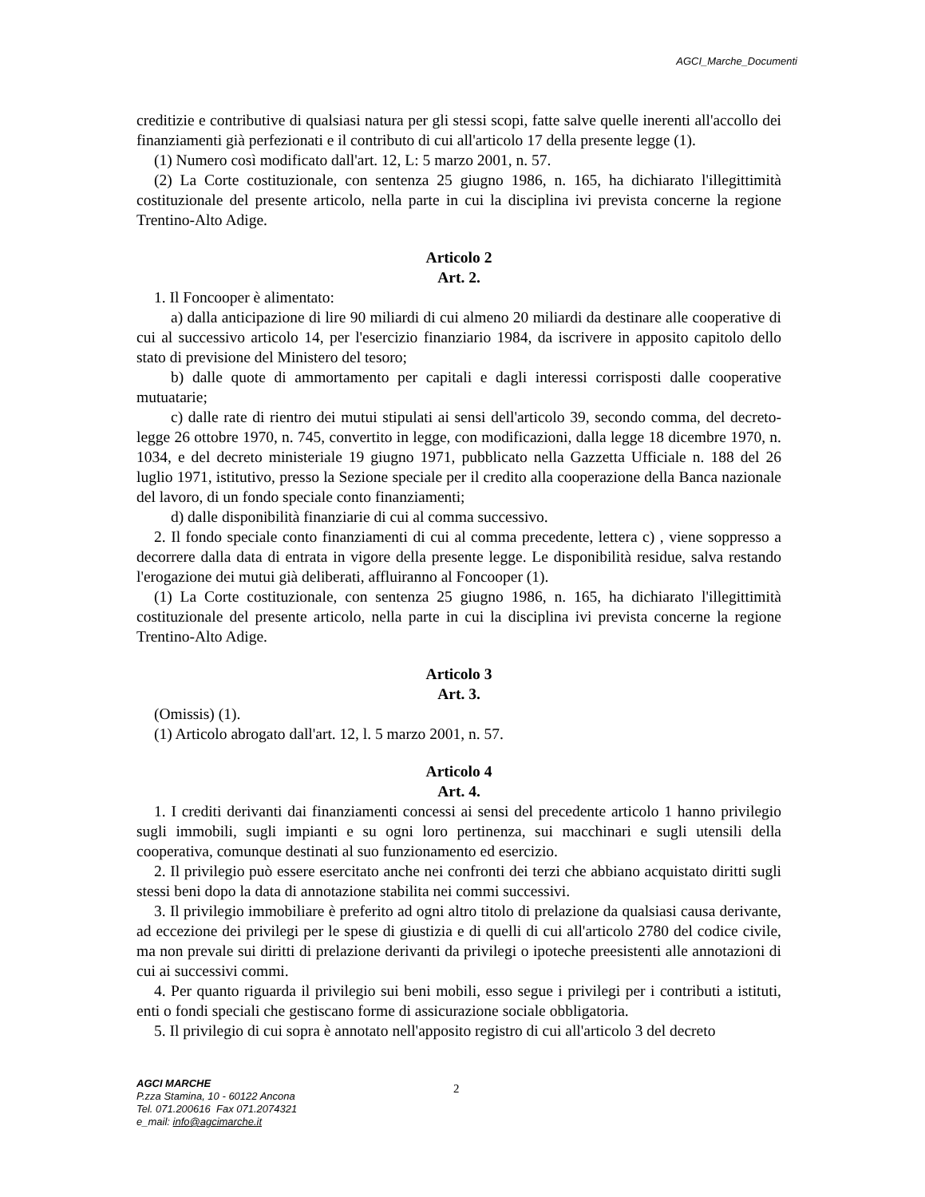AGCI_Marche_Documenti
creditizie e contributive di qualsiasi natura per gli stessi scopi, fatte salve quelle inerenti all'accollo dei finanziamenti già perfezionati e il contributo di cui all'articolo 17 della presente legge (1).
(1) Numero così modificato dall'art. 12, L: 5 marzo 2001, n. 57.
(2) La Corte costituzionale, con sentenza 25 giugno 1986, n. 165, ha dichiarato l'illegittimità costituzionale del presente articolo, nella parte in cui la disciplina ivi prevista concerne la regione Trentino-Alto Adige.
Articolo 2
Art. 2.
1. Il Foncooper è alimentato:
a) dalla anticipazione di lire 90 miliardi di cui almeno 20 miliardi da destinare alle cooperative di cui al successivo articolo 14, per l'esercizio finanziario 1984, da iscrivere in apposito capitolo dello stato di previsione del Ministero del tesoro;
b) dalle quote di ammortamento per capitali e dagli interessi corrisposti dalle cooperative mutuatarie;
c) dalle rate di rientro dei mutui stipulati ai sensi dell'articolo 39, secondo comma, del decreto-legge 26 ottobre 1970, n. 745, convertito in legge, con modificazioni, dalla legge 18 dicembre 1970, n. 1034, e del decreto ministeriale 19 giugno 1971, pubblicato nella Gazzetta Ufficiale n. 188 del 26 luglio 1971, istitutivo, presso la Sezione speciale per il credito alla cooperazione della Banca nazionale del lavoro, di un fondo speciale conto finanziamenti;
d) dalle disponibilità finanziarie di cui al comma successivo.
2. Il fondo speciale conto finanziamenti di cui al comma precedente, lettera c) , viene soppresso a decorrere dalla data di entrata in vigore della presente legge. Le disponibilità residue, salva restando l'erogazione dei mutui già deliberati, affluiranno al Foncooper (1).
(1) La Corte costituzionale, con sentenza 25 giugno 1986, n. 165, ha dichiarato l'illegittimità costituzionale del presente articolo, nella parte in cui la disciplina ivi prevista concerne la regione Trentino-Alto Adige.
Articolo 3
Art. 3.
(Omissis) (1).
(1) Articolo abrogato dall'art. 12, l. 5 marzo 2001, n. 57.
Articolo 4
Art. 4.
1. I crediti derivanti dai finanziamenti concessi ai sensi del precedente articolo 1 hanno privilegio sugli immobili, sugli impianti e su ogni loro pertinenza, sui macchinari e sugli utensili della cooperativa, comunque destinati al suo funzionamento ed esercizio.
2. Il privilegio può essere esercitato anche nei confronti dei terzi che abbiano acquistato diritti sugli stessi beni dopo la data di annotazione stabilita nei commi successivi.
3. Il privilegio immobiliare è preferito ad ogni altro titolo di prelazione da qualsiasi causa derivante, ad eccezione dei privilegi per le spese di giustizia e di quelli di cui all'articolo 2780 del codice civile, ma non prevale sui diritti di prelazione derivanti da privilegi o ipoteche preesistenti alle annotazioni di cui ai successivi commi.
4. Per quanto riguarda il privilegio sui beni mobili, esso segue i privilegi per i contributi a istituti, enti o fondi speciali che gestiscano forme di assicurazione sociale obbligatoria.
5. Il privilegio di cui sopra è annotato nell'apposito registro di cui all'articolo 3 del decreto
AGCI MARCHE
P.zza Stamina, 10 - 60122 Ancona
Tel. 071.200616 Fax 071.2074321
e_mail: info@agcimarche.it
2